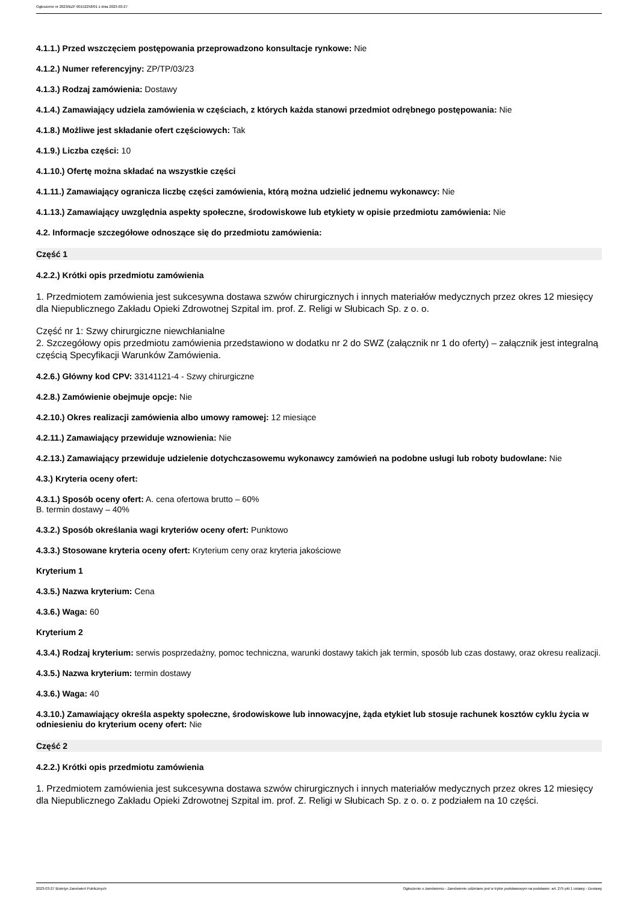Ogłoszenie nr 2023/BZP 00152258/01 z dnia 2023-03-27
4.1.1.) Przed wszczęciem postępowania przeprowadzono konsultacje rynkowe: Nie
4.1.2.) Numer referencyjny: ZP/TP/03/23
4.1.3.) Rodzaj zamówienia: Dostawy
4.1.4.) Zamawiający udziela zamówienia w częściach, z których każda stanowi przedmiot odrębnego postępowania: Nie
4.1.8.) Możliwe jest składanie ofert częściowych: Tak
4.1.9.) Liczba części: 10
4.1.10.) Ofertę można składać na wszystkie części
4.1.11.) Zamawiający ogranicza liczbę części zamówienia, którą można udzielić jednemu wykonawcy: Nie
4.1.13.) Zamawiający uwzględnia aspekty społeczne, środowiskowe lub etykiety w opisie przedmiotu zamówienia: Nie
4.2. Informacje szczegółowe odnoszące się do przedmiotu zamówienia:
Część 1
4.2.2.) Krótki opis przedmiotu zamówienia
1. Przedmiotem zamówienia jest sukcesywna dostawa szwów chirurgicznych i innych materiałów medycznych przez okres 12 miesięcy dla Niepublicznego Zakładu Opieki Zdrowotnej Szpital im. prof. Z. Religi w Słubicach Sp. z o. o.
Część nr 1: Szwy chirurgiczne niewchłanialne
2. Szczegółowy opis przedmiotu zamówienia przedstawiono w dodatku nr 2 do SWZ (załącznik nr 1 do oferty) – załącznik jest integralną częścią Specyfikacji Warunków Zamówienia.
4.2.6.) Główny kod CPV: 33141121-4 - Szwy chirurgiczne
4.2.8.) Zamówienie obejmuje opcje: Nie
4.2.10.) Okres realizacji zamówienia albo umowy ramowej: 12 miesiące
4.2.11.) Zamawiający przewiduje wznowienia: Nie
4.2.13.) Zamawiający przewiduje udzielenie dotychczasowemu wykonawcy zamówień na podobne usługi lub roboty budowlane: Nie
4.3.) Kryteria oceny ofert:
4.3.1.) Sposób oceny ofert: A. cena ofertowa brutto – 60%
B. termin dostawy – 40%
4.3.2.) Sposób określania wagi kryteriów oceny ofert: Punktowo
4.3.3.) Stosowane kryteria oceny ofert: Kryterium ceny oraz kryteria jakościowe
Kryterium 1
4.3.5.) Nazwa kryterium: Cena
4.3.6.) Waga: 60
Kryterium 2
4.3.4.) Rodzaj kryterium: serwis posprzedażny, pomoc techniczna, warunki dostawy takich jak termin, sposób lub czas dostawy, oraz okresu realizacji.
4.3.5.) Nazwa kryterium: termin dostawy
4.3.6.) Waga: 40
4.3.10.) Zamawiający określa aspekty społeczne, środowiskowe lub innowacyjne, żąda etykiet lub stosuje rachunek kosztów cyklu życia w odniesieniu do kryterium oceny ofert: Nie
Część 2
4.2.2.) Krótki opis przedmiotu zamówienia
1. Przedmiotem zamówienia jest sukcesywna dostawa szwów chirurgicznych i innych materiałów medycznych przez okres 12 miesięcy dla Niepublicznego Zakładu Opieki Zdrowotnej Szpital im. prof. Z. Religi w Słubicach Sp. z o. o. z podziałem na 10 części.
2023-03-27 Biuletyn Zamówień Publicznych Ogłoszenie o zamówieniu - Zamówienie udzielane jest w trybie podstawowym na podstawie: art. 275 pkt 1 ustawy - Dostawy